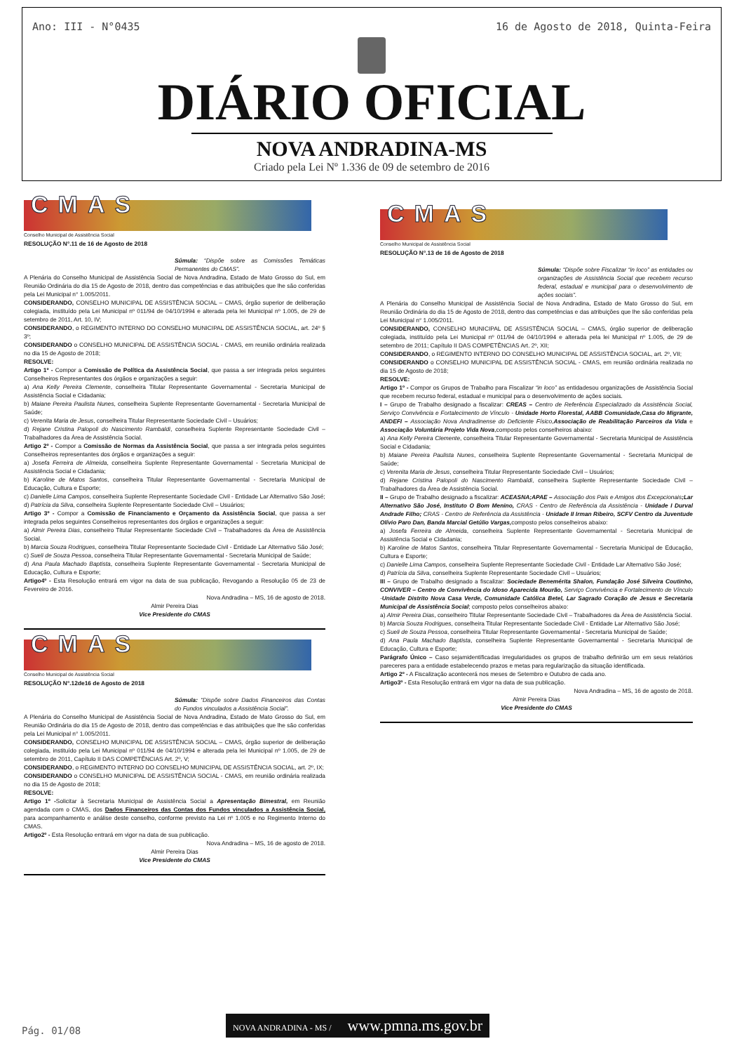Ano: III - N°0435 16 de Agosto de 2018, Quinta-Feira
DIÁRIO OFICIAL
NOVA ANDRADINA-MS
Criado pela Lei Nº 1.336 de 09 de setembro de 2016
CMAS
Conselho Municipal de Assistência Social
RESOLUÇÃO N°.11 de 16 de Agosto de 2018
Súmula: “Dispõe sobre as Comissões Temáticas Permanentes do CMAS”.
A Plenária do Conselho Municipal de Assistência Social de Nova Andradina, Estado de Mato Grosso do Sul, em Reunião Ordinária do dia 15 de Agosto de 2018, dentro das competências e das atribuições que lhe são conferidas pela Lei Municipal n° 1.005/2011.
CONSIDERANDO, CONSELHO MUNICIPAL DE ASSISTÊNCIA SOCIAL – CMAS, órgão superior de deliberação colegiada, instituído pela Lei Municipal nº 011/94 de 04/10/1994 e alterada pela lei Municipal nº 1.005, de 29 de setembro de 2011, Art. 10, IV;
CONSIDERANDO, o REGIMENTO INTERNO DO CONSELHO MUNICIPAL DE ASSISTÊNCIA SOCIAL, art. 24º § 3º;
CONSIDERANDO o CONSELHO MUNICIPAL DE ASSISTÊNCIA SOCIAL - CMAS, em reunião ordinária realizada no dia 15 de Agosto de 2018;
RESOLVE:
Artigo 1º - Compor a Comissão de Política da Assistência Social, que passa a ser integrada pelos seguintes Conselheiros Representantes dos órgãos e organizações a seguir:
a) Ana Kelly Pereira Clemente, conselheira Titular Representante Governamental - Secretaria Municipal de Assistência Social e Cidadania;
b) Maiane Pereira Paulista Nunes, conselheira Suplente Representante Governamental - Secretaria Municipal de Saúde;
c) Verenita Maria de Jesus, conselheira Titular Representante Sociedade Civil – Usuários;
d) Rejane Cristina Palopoli do Nascimento Rambaldi, conselheira Suplente Representante Sociedade Civil – Trabalhadores da Área de Assistência Social.
Artigo 2º - Compor a Comissão de Normas da Assistência Social, que passa a ser integrada pelos seguintes Conselheiros representantes dos órgãos e organizações a seguir:
a) Josefa Ferreira de Almeida, conselheira Suplente Representante Governamental - Secretaria Municipal de Assistência Social e Cidadania;
b) Karoline de Matos Santos, conselheira Titular Representante Governamental - Secretaria Municipal de Educação, Cultura e Esporte;
c) Danielle Lima Campos, conselheira Suplente Representante Sociedade Civil - Entidade Lar Alternativo São José;
d) Patrícia da Silva, conselheira Suplente Representante Sociedade Civil – Usuários;
Artigo 3º - Compor a Comissão de Financiamento e Orçamento da Assistência Social, que passa a ser integrada pelos seguintes Conselheiros representantes dos órgãos e organizações a seguir:
a) Almir Pereira Dias, conselheiro Titular Representante Sociedade Civil – Trabalhadores da Área de Assistência Social.
b) Marcia Souza Rodrigues, conselheira Titular Representante Sociedade Civil - Entidade Lar Alternativo São José;
c) Sueli de Souza Pessoa, conselheira Titular Representante Governamental - Secretaria Municipal de Saúde;
d) Ana Paula Machado Baptista, conselheira Suplente Representante Governamental - Secretaria Municipal de Educação, Cultura e Esporte;
Artigo4º - Esta Resolução entrará em vigor na data de sua publicação, Revogando a Resolução 05 de 23 de Fevereiro de 2016.
Nova Andradina – MS, 16 de agosto de 2018.
Almir Pereira Dias
Vice Presidente do CMAS
CMAS
Conselho Municipal de Assistência Social
RESOLUÇÃO N°.12de16 de Agosto de 2018
Súmula: “Dispõe sobre Dados Financeiros das Contas do Fundos vinculados a Assistência Social”.
A Plenária do Conselho Municipal de Assistência Social de Nova Andradina, Estado de Mato Grosso do Sul, em Reunião Ordinária do dia 15 de Agosto de 2018, dentro das competências e das atribuições que lhe são conferidas pela Lei Municipal n° 1.005/2011.
CONSIDERANDO, CONSELHO MUNICIPAL DE ASSISTÊNCIA SOCIAL – CMAS, órgão superior de deliberação colegiada, instituído pela Lei Municipal nº 011/94 de 04/10/1994 e alterada pela lei Municipal nº 1.005, de 29 de setembro de 2011, Capítulo II DAS COMPETÊNCIAS Art. 2º, V;
CONSIDERANDO, o REGIMENTO INTERNO DO CONSELHO MUNICIPAL DE ASSISTÊNCIA SOCIAL, art. 2º, IX;
CONSIDERANDO o CONSELHO MUNICIPAL DE ASSISTÊNCIA SOCIAL - CMAS, em reunião ordinária realizada no dia 15 de Agosto de 2018;
RESOLVE:
Artigo 1º -Solicitar à Secretaria Municipal de Assistência Social a Apresentação Bimestral, em Reunião agendada com o CMAS, dos Dados Financeiros das Contas dos Fundos vinculados a Assistência Social, para acompanhamento e análise deste conselho, conforme previsto na Lei nº 1.005 e no Regimento Interno do CMAS.
Artigo2º - Esta Resolução entrará em vigor na data de sua publicação.
Nova Andradina – MS, 16 de agosto de 2018.
Almir Pereira Dias
Vice Presidente do CMAS
CMAS
Conselho Municipal de Assistência Social
RESOLUÇÃO N°.13 de 16 de Agosto de 2018
Súmula: “Dispõe sobre Fiscalizar “in loco” as entidades ou organizações de Assistência Social que recebem recurso federal, estadual e municipal para o desenvolvimento de ações sociais”.
A Plenária do Conselho Municipal de Assistência Social de Nova Andradina, Estado de Mato Grosso do Sul, em Reunião Ordinária do dia 15 de Agosto de 2018, dentro das competências e das atribuições que lhe são conferidas pela Lei Municipal n° 1.005/2011.
CONSIDERANDO, CONSELHO MUNICIPAL DE ASSISTÊNCIA SOCIAL – CMAS, órgão superior de deliberação colegiada, instituído pela Lei Municipal nº 011/94 de 04/10/1994 e alterada pela lei Municipal nº 1.005, de 29 de setembro de 2011; Capítulo II DAS COMPETÊNCIAS Art. 2º, XII;
CONSIDERANDO, o REGIMENTO INTERNO DO CONSELHO MUNICIPAL DE ASSISTÊNCIA SOCIAL, art. 2º, VII;
CONSIDERANDO o CONSELHO MUNICIPAL DE ASSISTÊNCIA SOCIAL - CMAS, em reunião ordinária realizada no dia 15 de Agosto de 2018;
RESOLVE:
Artigo 1º - Compor os Grupos de Trabalho para Fiscalizar “in loco” as entidadesou organizações de Assistência Social que recebem recurso federal, estadual e municipal para o desenvolvimento de ações sociais.
I – Grupo de Trabalho designado a fiscalizar: CREAS – Centro de Referência Especializado da Assistência Social, Serviço Convivência e Fortalecimento de Vínculo - Unidade Horto Florestal, AABB Comunidade,Casa do Migrante, ANDEFI – Associação Nova Andradinense do Deficiente Físico, Associação de Reabilitação Parceiros da Vida e Associação Voluntária Projeto Vida Nova,composto pelos conselheiros abaixo:
a) Ana Kelly Pereira Clemente, conselheira Titular Representante Governamental - Secretaria Municipal de Assistência Social e Cidadania;
b) Maiane Pereira Paulista Nunes, conselheira Suplente Representante Governamental - Secretaria Municipal de Saúde;
c) Verenita Maria de Jesus, conselheira Titular Representante Sociedade Civil – Usuários;
d) Rejane Cristina Palopoli do Nascimento Rambaldi, conselheira Suplente Representante Sociedade Civil – Trabalhadores da Área de Assistência Social.
II – Grupo de Trabalho designado a fiscalizar: ACEASNA;APAE – Associação dos Pais e Amigos dos Excepcionais;Lar Alternativo São José, Instituto O Bom Menino, CRAS - Centro de Referência da Assistência - Unidade I Durval Andrade Filho; CRAS - Centro de Referência da Assistência - Unidade II Irman Ribeiro, SCFV Centro da Juventude Olívio Paro Dan, Banda Marcial Getúlio Vargas, composto pelos conselheiros abaixo:
a) Josefa Ferreira de Almeida, conselheira Suplente Representante Governamental - Secretaria Municipal de Assistência Social e Cidadania;
b) Karoline de Matos Santos, conselheira Titular Representante Governamental - Secretaria Municipal de Educação, Cultura e Esporte;
c) Danielle Lima Campos, conselheira Suplente Representante Sociedade Civil - Entidade Lar Alternativo São José;
d) Patrícia da Silva, conselheira Suplente Representante Sociedade Civil – Usuários;
III – Grupo de Trabalho designado a fiscalizar: Sociedade Beneméritа Shalon, Fundação José Silveira Coutinho, CONVIVER – Centro de Convivência do Idoso Aparecida Mourão, Serviço Convivência e Fortalecimento de Vínculo -Unidade Distrito Nova Casa Verde, Comunidade Católica Betel, Lar Sagrado Coração de Jesus e Secretaria Municipal de Assistência Social; composto pelos conselheiros abaixo:
a) Almir Pereira Dias, conselheiro Titular Representante Sociedade Civil – Trabalhadores da Área de Assistência Social.
b) Marcia Souza Rodrigues, conselheira Titular Representante Sociedade Civil - Entidade Lar Alternativo São José;
c) Sueli de Souza Pessoa, conselheira Titular Representante Governamental - Secretaria Municipal de Saúde;
d) Ana Paula Machado Baptista, conselheira Suplente Representante Governamental - Secretaria Municipal de Educação, Cultura e Esporte;
Parágrafo Único – Caso sejamidentificadas irregularidades os grupos de trabalho definirão um em seus relatórios pareceres para a entidade estabelecendo prazos e metas para regularização da situação identificada.
Artigo 2º - A Fiscalização acontecerá nos meses de Setembro e Outubro de cada ano.
Artigo3º - Esta Resolução entrará em vigor na data de sua publicação.
Nova Andradina – MS, 16 de agosto de 2018.
Almir Pereira Dias
Vice Presidente do CMAS
Pág. 01/08
NOVA ANDRADINA - MS / www.pmna.ms.gov.br